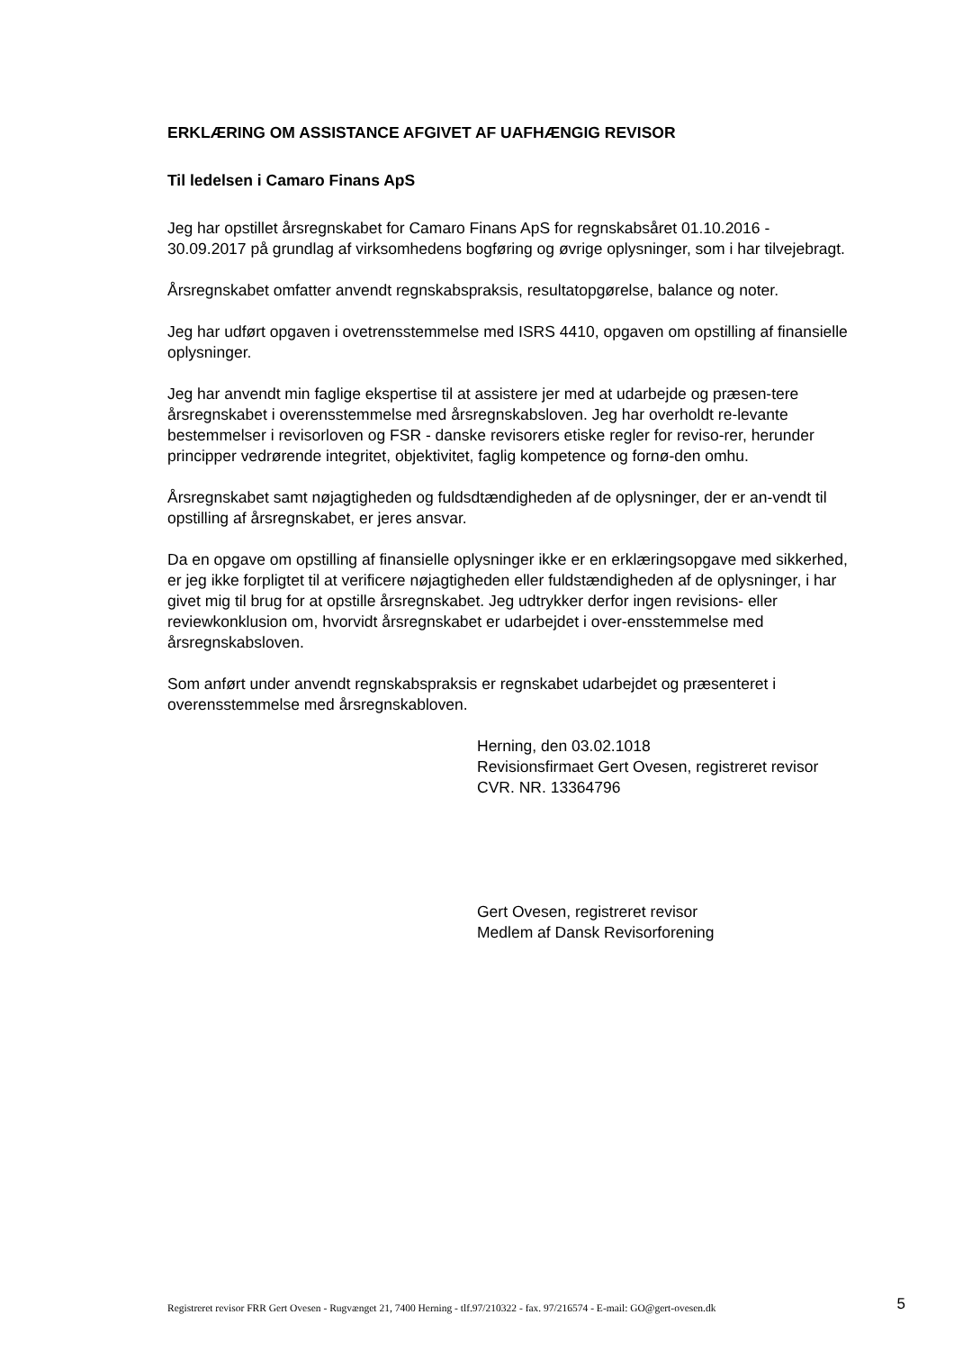ERKLÆRING OM ASSISTANCE AFGIVET AF UAFHÆNGIG REVISOR
Til ledelsen i Camaro Finans ApS
Jeg har opstillet årsregnskabet for Camaro Finans ApS for regnskabsåret 01.10.2016 - 30.09.2017 på grundlag af virksomhedens bogføring og øvrige oplysninger, som i har tilvejebragt.
Årsregnskabet omfatter anvendt regnskabspraksis, resultatopgørelse, balance og noter.
Jeg har udført opgaven i ovetrensstemmelse med ISRS 4410, opgaven om opstilling af finansielle oplysninger.
Jeg har anvendt min faglige ekspertise til at assistere jer med at udarbejde og præsen-tere årsregnskabet i overensstemmelse med årsregnskabsloven. Jeg har overholdt re-levante bestemmelser i revisorloven og FSR - danske revisorers etiske regler for reviso-rer, herunder principper vedrørende integritet, objektivitet, faglig kompetence og fornø-den omhu.
Årsregnskabet samt nøjagtigheden og fuldsdtændigheden af de oplysninger, der er an-vendt til opstilling af årsregnskabet, er jeres ansvar.
Da en opgave om opstilling af finansielle oplysninger ikke er en erklæringsopgave med sikkerhed, er jeg ikke forpligtet til at verificere nøjagtigheden eller fuldstændigheden af de oplysninger, i har givet mig til brug for at opstille årsregnskabet. Jeg udtrykker derfor ingen revisions- eller reviewkonklusion om, hvorvidt årsregnskabet er udarbejdet i over-ensstemmelse med årsregnskabsloven.
Som anført under anvendt regnskabspraksis er regnskabet udarbejdet og præsenteret i overensstemmelse med årsregnskabloven.
Herning, den 03.02.1018
Revisionsfirmaet Gert Ovesen, registreret revisor
CVR. NR. 13364796
Gert Ovesen, registreret revisor
Medlem af Dansk Revisorforening
Registreret revisor FRR Gert Ovesen - Rugvænget 21, 7400 Herning - tlf.97/210322 - fax. 97/216574 - E-mail: GO@gert-ovesen.dk 5